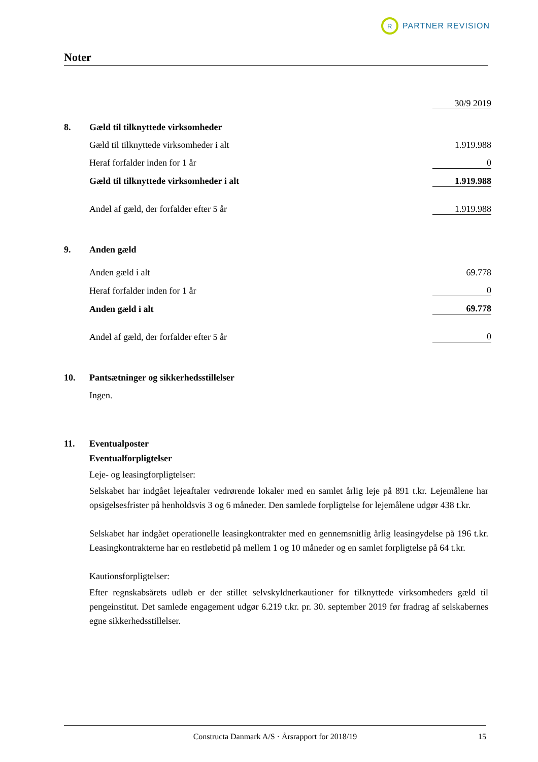R
PARTNER REVISION
Noter
| | | 30/9 2019 |
| 8. | Gæld til tilknyttede virksomheder | |
| | Gæld til tilknyttede virksomheder i alt | 1.919.988 |
| | Heraf forfalder inden for 1 år | 0 |
| | Gæld til tilknyttede virksomheder i alt | 1.919.988 |
| | Andel af gæld, der forfalder efter 5 år | 1.919.988 |
| 9. | Anden gæld | |
| | Anden gæld i alt | 69.778 |
| | Heraf forfalder inden for 1 år | 0 |
| | Anden gæld i alt | 69.778 |
| | Andel af gæld, der forfalder efter 5 år | 0 |
| 10. | Pantsætninger og sikkerhedsstillelser | |
| | Ingen. | |
| 11. | Eventualposter | |
Eventualforpligtelser
Leje- og leasingforpligtelser:
Selskabet har indgået lejeaftaler vedrørende lokaler med en samlet årlig leje på 891 t.kr. Lejemålene har opsigelsesfrister på henholdsvis 3 og 6 måneder. Den samlede forpligtelse for lejemålene udgør 438 t.kr.
Selskabet har indgået operationelle leasingkontrakter med en gennemsnitlig årlig leasingydelse på 196 t.kr. Leasingkontrakterne har en restløbetid på mellem 1 og 10 måneder og en samlet forpligtelse på 64 t.kr.
Kautionsforpligtelser:
Efter regnskabsårets udløb er der stillet selvskyldnerkautioner for tilknyttede virksomheders gæld til pengeinstitut. Det samlede engagement udgør 6.219 t.kr. pr. 30. september 2019 før fradrag af selskabernes egne sikkerhedsstillelser.
Constructa Danmark A/S · Årsrapport for 2018/19 15